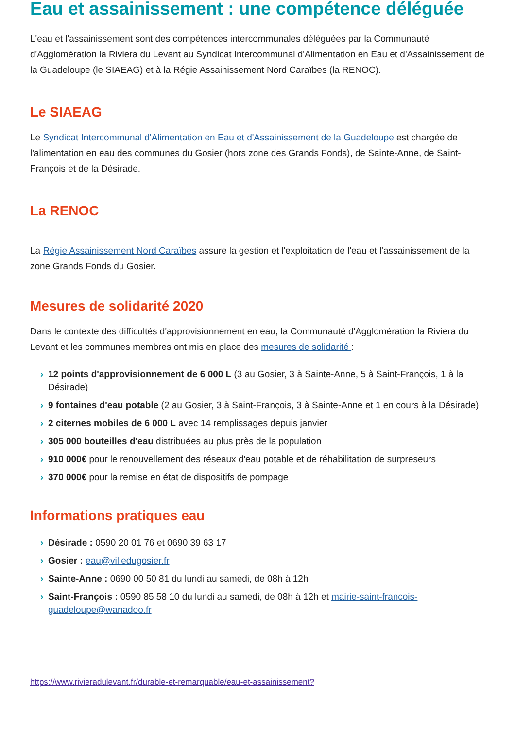Eau et assainissement : une compétence déléguée
L'eau et l'assainissement sont des compétences intercommunales déléguées par la Communauté d'Agglomération la Riviera du Levant au Syndicat Intercommunal d'Alimentation en Eau et d'Assainissement de la Guadeloupe (le SIAEAG) et à la Régie Assainissement Nord Caraïbes (la RENOC).
Le SIAEAG
Le Syndicat Intercommunal d'Alimentation en Eau et d'Assainissement de la Guadeloupe est chargée de l'alimentation en eau des communes du Gosier (hors zone des Grands Fonds), de Sainte-Anne, de Saint-François et de la Désirade.
La RENOC
La Régie Assainissement Nord Caraïbes assure la gestion et l'exploitation de l'eau et l'assainissement de la zone Grands Fonds du Gosier.
Mesures de solidarité 2020
Dans le contexte des difficultés d'approvisionnement en eau, la Communauté d'Agglomération la Riviera du Levant et les communes membres ont mis en place des mesures de solidarité :
› 12 points d'approvisionnement de 6 000 L (3 au Gosier, 3 à Sainte-Anne, 5 à Saint-François, 1 à la Désirade)
› 9 fontaines d'eau potable (2 au Gosier, 3 à Saint-François, 3 à Sainte-Anne et 1 en cours à la Désirade)
› 2 citernes mobiles de 6 000 L avec 14 remplissages depuis janvier
› 305 000 bouteilles d'eau distribuées au plus près de la population
› 910 000€ pour le renouvellement des réseaux d'eau potable et de réhabilitation de surpreseurs
› 370 000€ pour la remise en état de dispositifs de pompage
Informations pratiques eau
› Désirade : 0590 20 01 76 et 0690 39 63 17
› Gosier : eau@villedugosier.fr
› Sainte-Anne : 0690 00 50 81 du lundi au samedi, de 08h à 12h
› Saint-François : 0590 85 58 10 du lundi au samedi, de 08h à 12h et mairie-saint-francois-guadeloupe@wanadoo.fr
https://www.rivieradulevant.fr/durable-et-remarquable/eau-et-assainissement?